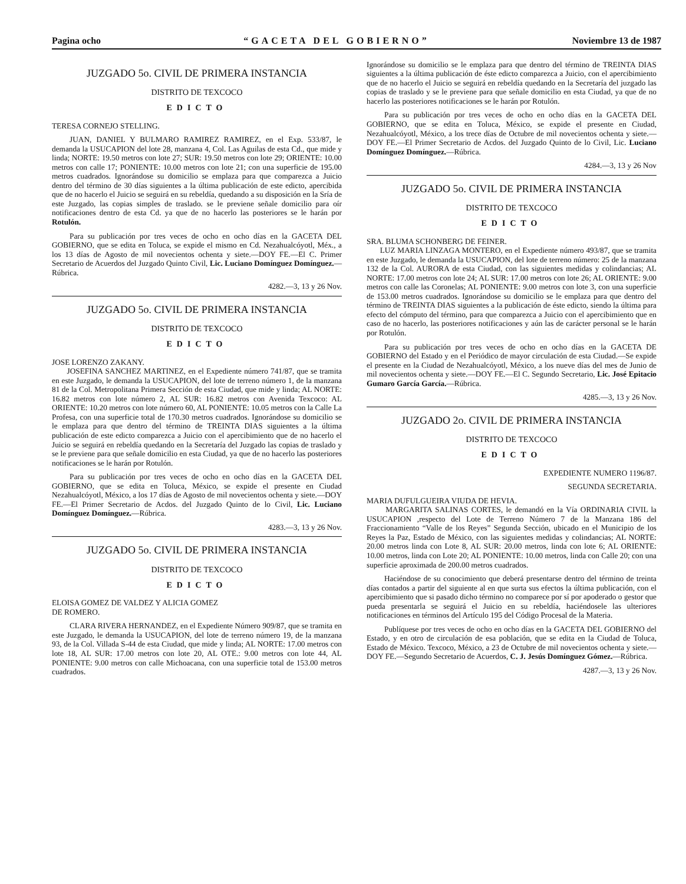Pagina ocho “GACETA DEL GOBIERNO” Noviembre 13 de 1987
JUZGADO 5o. CIVIL DE PRIMERA INSTANCIA
DISTRITO DE TEXCOCO
EDICTO
TERESA CORNEJO STELLING.
JUAN, DANIEL Y BULMARO RAMIREZ RAMIREZ, en el Exp. 533/87, le demanda la USUCAPION del lote 28, manzana 4, Col. Las Aguilas de esta Cd., que mide y linda; NORTE: 19.50 metros con lote 27; SUR: 19.50 metros con lote 29; ORIENTE: 10.00 metros con calle 17; PONIENTE: 10.00 metros con lote 21; con una superficie de 195.00 metros cuadrados. Ignorándose su domicilio se emplaza para que comparezca a Juicio dentro del término de 30 días siguientes a la última publicación de este edicto, apercibida que de no hacerlo el Juicio se seguirá en su rebeldía, quedando a su disposición en la Sría de este Juzgado, las copias simples de traslado. se le previene señale domicilio para oír notificaciones dentro de esta Cd. ya que de no hacerlo las posteriores se le harán por Rotulón.
Para su publicación por tres veces de ocho en ocho días en la GACETA DEL GOBIERNO, que se edita en Toluca, se expide el mismo en Cd. Nezahualcóyotl, Méx., a los 13 días de Agosto de mil novecientos ochenta y siete.—DOY FE.—El C. Primer Secretario de Acuerdos del Juzgado Quinto Civil, Lic. Luciano Domínguez Domínguez.—Rúbrica.
4282.—3, 13 y 26 Nov.
JUZGADO 5o. CIVIL DE PRIMERA INSTANCIA
DISTRITO DE TEXCOCO
EDICTO
JOSE LORENZO ZAKANY.
JOSEFINA SANCHEZ MARTINEZ, en el Expediente número 741/87, que se tramita en este Juzgado, le demanda la USUCAPION, del lote de terreno número 1, de la manzana 81 de la Col. Metropolitana Primera Sección de esta Ciudad, que mide y linda; AL NORTE: 16.82 metros con lote número 2, AL SUR: 16.82 metros con Avenida Texcoco: AL ORIENTE: 10.20 metros con lote número 60, AL PONIENTE: 10.05 metros con la Calle La Profesa, con una superficie total de 170.30 metros cuadrados. Ignorándose su domicilio se le emplaza para que dentro del término de TREINTA DIAS siguientes a la última publicación de este edicto comparezca a Juicio con el apercibimiento que de no hacerlo el Juicio se seguirá en rebeldía quedando en la Secretaría del Juzgado las copias de traslado y se le previene para que señale domicilio en esta Ciudad, ya que de no hacerlo las posteriores notificaciones se le harán por Rotulón.
Para su publicación por tres veces de ocho en ocho días en la GACETA DEL GOBIERNO, que se edita en Toluca, México, se expide el presente en Ciudad Nezahualcóyotl, México, a los 17 días de Agosto de mil novecientos ochenta y siete.—DOY FE.—El Primer Secretario de Acdos. del Juzgado Quinto de lo Civil, Lic. Luciano Domínguez Domínguez.—Rúbrica.
4283.—3, 13 y 26 Nov.
JUZGADO 5o. CIVIL DE PRIMERA INSTANCIA
DISTRITO DE TEXCOCO
EDICTO
ELOISA GOMEZ DE VALDEZ Y ALICIA GOMEZ
DE ROMERO.
CLARA RIVERA HERNANDEZ, en el Expediente Número 909/87, que se tramita en este Juzgado, le demanda la USUCAPION, del lote de terreno número 19, de la manzana 93, de la Col. Villada S-44 de esta Ciudad, que mide y linda; AL NORTE: 17.00 metros con lote 18, AL SUR: 17.00 metros con lote 20, AL OTE.: 9.00 metros con lote 44, AL PONIENTE: 9.00 metros con calle Michoacana, con una superficie total de 153.00 metros cuadrados.
Ignorándose su domicilio se le emplaza para que dentro del término de TREINTA DIAS siguientes a la última publicación de éste edicto comparezca a Juicio, con el apercibimiento que de no hacerlo el Juicio se seguirá en rebeldía quedando en la Secretaría del juzgado las copias de traslado y se le previene para que señale domicilio en esta Ciudad, ya que de no hacerlo las posteriores notificaciones se le harán por Rotulón.
Para su publicación por tres veces de ocho en ocho días en la GACETA DEL GOBIERNO, que se edita en Toluca, México, se expide el presente en Ciudad, Nezahualcóyotl, México, a los trece días de Octubre de mil novecientos ochenta y siete.—DOY FE.—El Primer Secretario de Acdos. del Juzgado Quinto de lo Civil, Lic. Luciano Domínguez Domínguez.—Rúbrica.
4284.—3, 13 y 26 Nov
JUZGADO 5o. CIVIL DE PRIMERA INSTANCIA
DISTRITO DE TEXCOCO
EDICTO
SRA. BLUMA SCHONBERG DE FEINER.
LUZ MARIA LINZAGA MONTERO, en el Expediente número 493/87, que se tramita en este Juzgado, le demanda la USUCAPION, del lote de terreno número: 25 de la manzana 132 de la Col. AURORA de esta Ciudad, con las siguientes medidas y colindancias; AL NORTE: 17.00 metros con lote 24; AL SUR: 17.00 metros con lote 26; AL ORIENTE: 9.00 metros con calle las Coronelas; AL PONIENTE: 9.00 metros con lote 3, con una superficie de 153.00 metros cuadrados. Ignorándose su domicilio se le emplaza para que dentro del término de TREINTA DIAS siguientes a la publicación de éste edicto, siendo la última para efecto del cómputo del término, para que comparezca a Juicio con el apercibimiento que en caso de no hacerlo, las posteriores notificaciones y aún las de carácter personal se le harán por Rotulón.
Para su publicación por tres veces de ocho en ocho días en la GACETA DE GOBIERNO del Estado y en el Periódico de mayor circulación de esta Ciudad.—Se expide el presente en la Ciudad de Nezahualcóyotl, México, a los nueve días del mes de Junio de mil novecientos ochenta y siete.—DOY FE.—El C. Segundo Secretario, Lic. José Epitacio Gumaro García García.—Rúbrica.
4285.—3, 13 y 26 Nov.
JUZGADO 2o. CIVIL DE PRIMERA INSTANCIA
DISTRITO DE TEXCOCO
EDICTO
EXPEDIENTE NUMERO 1196/87.
SEGUNDA SECRETARIA.
MARIA DUFULGUEIRA VIUDA DE HEVIA.
MARGARITA SALINAS CORTES, le demandó en la Vía ORDINARIA CIVIL la USUCAPION ,respecto del Lote de Terreno Número 7 de la Manzana 186 del Fraccionamiento “Valle de los Reyes” Segunda Sección, ubicado en el Municipio de los Reyes la Paz, Estado de México, con las siguientes medidas y colindancias; AL NORTE: 20.00 metros linda con Lote 8, AL SUR: 20.00 metros, linda con lote 6; AL ORIENTE: 10.00 metros, linda con Lote 20; AL PONIENTE: 10.00 metros, linda con Calle 20; con una superficie aproximada de 200.00 metros cuadrados.
Haciéndose de su conocimiento que deberá presentarse dentro del término de treinta días contados a partir del siguiente al en que surta sus efectos la última publicación, con el apercibimiento que si pasado dicho término no comparece por sí por apoderado o gestor que pueda presentarla se seguirá el Juicio en su rebeldía, haciéndosele las ulteriores notificaciones en términos del Artículo 195 del Código Procesal de la Materia.
Publíquese por tres veces de ocho en ocho días en la GACETA DEL GOBIERNO del Estado, y en otro de circulación de esa población, que se edita en la Ciudad de Toluca, Estado de México. Texcoco, México, a 23 de Octubre de mil novecientos ochenta y siete.—DOY FE.—Segundo Secretario de Acuerdos, C. J. Jesús Domínguez Gómez.—Rúbrica.
4287.—3, 13 y 26 Nov.